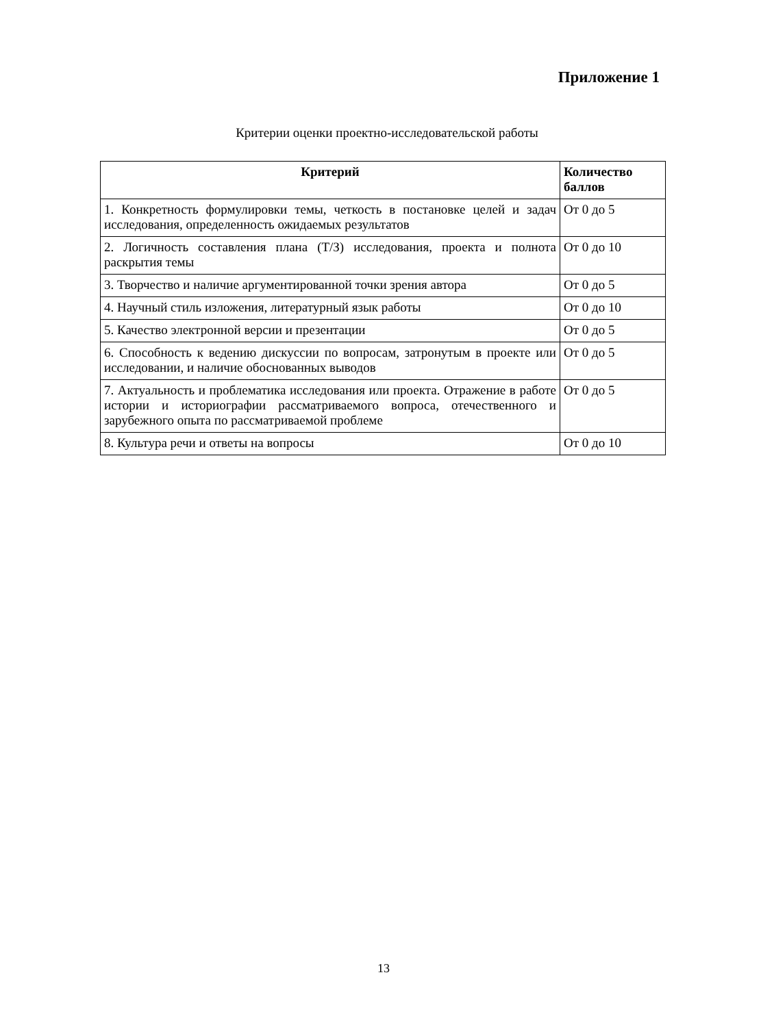Приложение 1
Критерии оценки проектно-исследовательской работы
| Критерий | Количество баллов |
| --- | --- |
| 1. Конкретность формулировки темы, четкость в постановке целей и задач исследования, определенность ожидаемых результатов | От 0 до 5 |
| 2. Логичность составления плана (Т/З) исследования, проекта и полнота раскрытия темы | От 0 до 10 |
| 3. Творчество и наличие аргументированной точки зрения автора | От 0 до 5 |
| 4. Научный стиль изложения, литературный язык работы | От 0 до 10 |
| 5. Качество электронной версии и презентации | От 0 до 5 |
| 6. Способность к ведению дискуссии по вопросам, затронутым в проекте или исследовании, и наличие обоснованных выводов | От 0 до 5 |
| 7. Актуальность и проблематика исследования или проекта. Отражение в работе истории и историографии рассматриваемого вопроса, отечественного и зарубежного опыта по рассматриваемой проблеме | От 0 до 5 |
| 8. Культура речи и ответы на вопросы | От 0 до 10 |
13